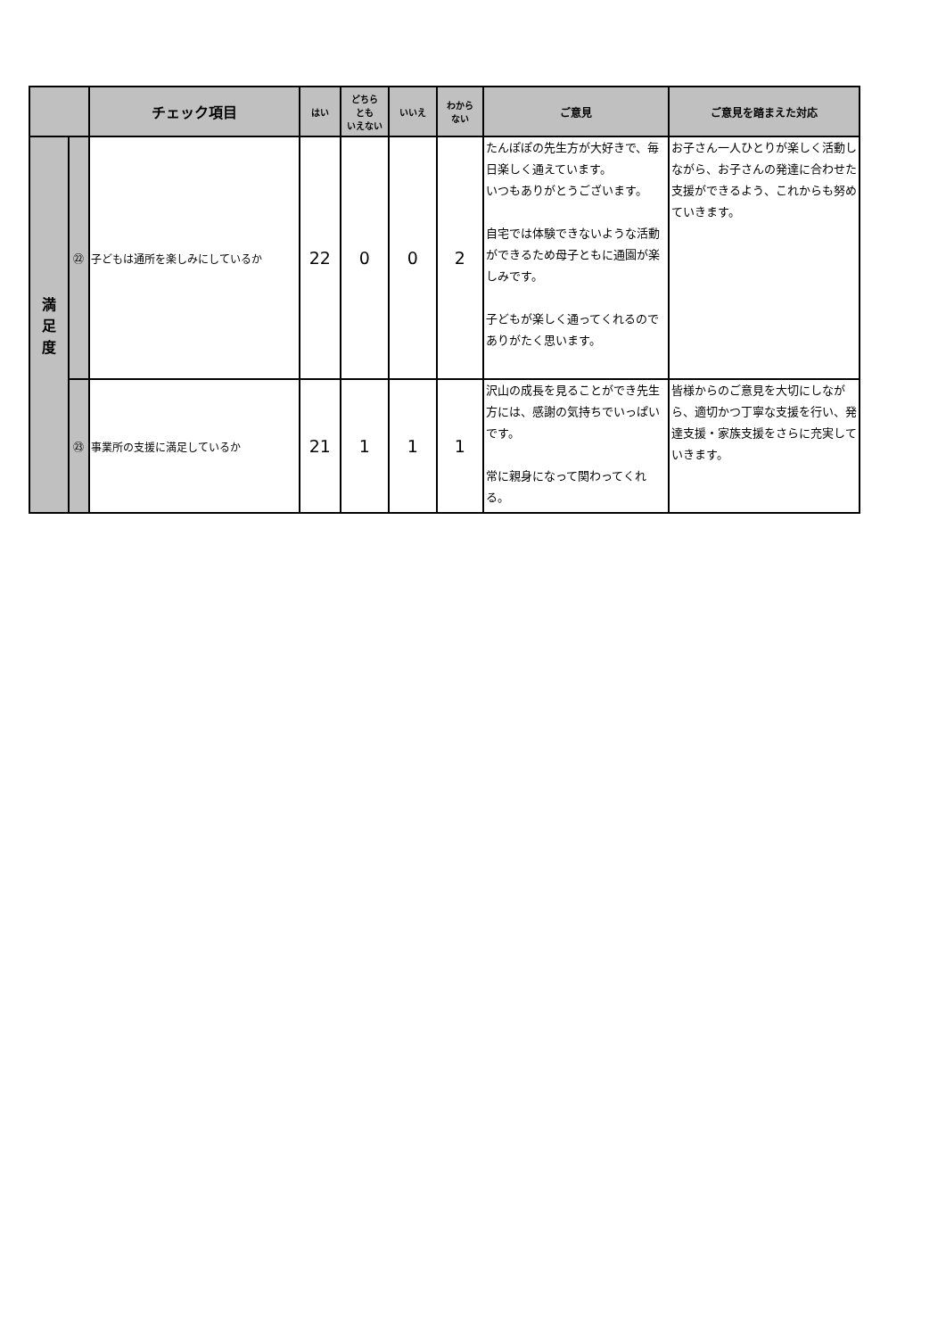| | | チェック項目 | はい | どちら とも いえない | いいえ | わから ない | ご意見 | ご意見を踏まえた対応 |
| --- | --- | --- | --- | --- | --- | --- | --- | --- |
| 満 足 度 | ㉒ | 子どもは通所を楽しみにしているか | 22 | 0 | 0 | 2 | たんぽぽの先生方が大好きで、毎日楽しく通えています。 いつもありがとうございます。 自宅では体験できないような活動ができるため母子ともに通園が楽しみです。 子どもが楽しく通ってくれるのでありがたく思います。 | お子さん一人ひとりが楽しく活動しながら、お子さんの発達に合わせた支援ができるよう、これからも努めていきます。 |
| | ㉓ | 事業所の支援に満足しているか | 21 | 1 | 1 | 1 | 沢山の成長を見ることができ先生方には、感謝の気持ちでいっぱいです。 常に親身になって関わってくれる。 | 皆様からのご意見を大切にしながら、適切かつ丁寧な支援を行い、発達支援・家族支援をさらに充実していきます。 |